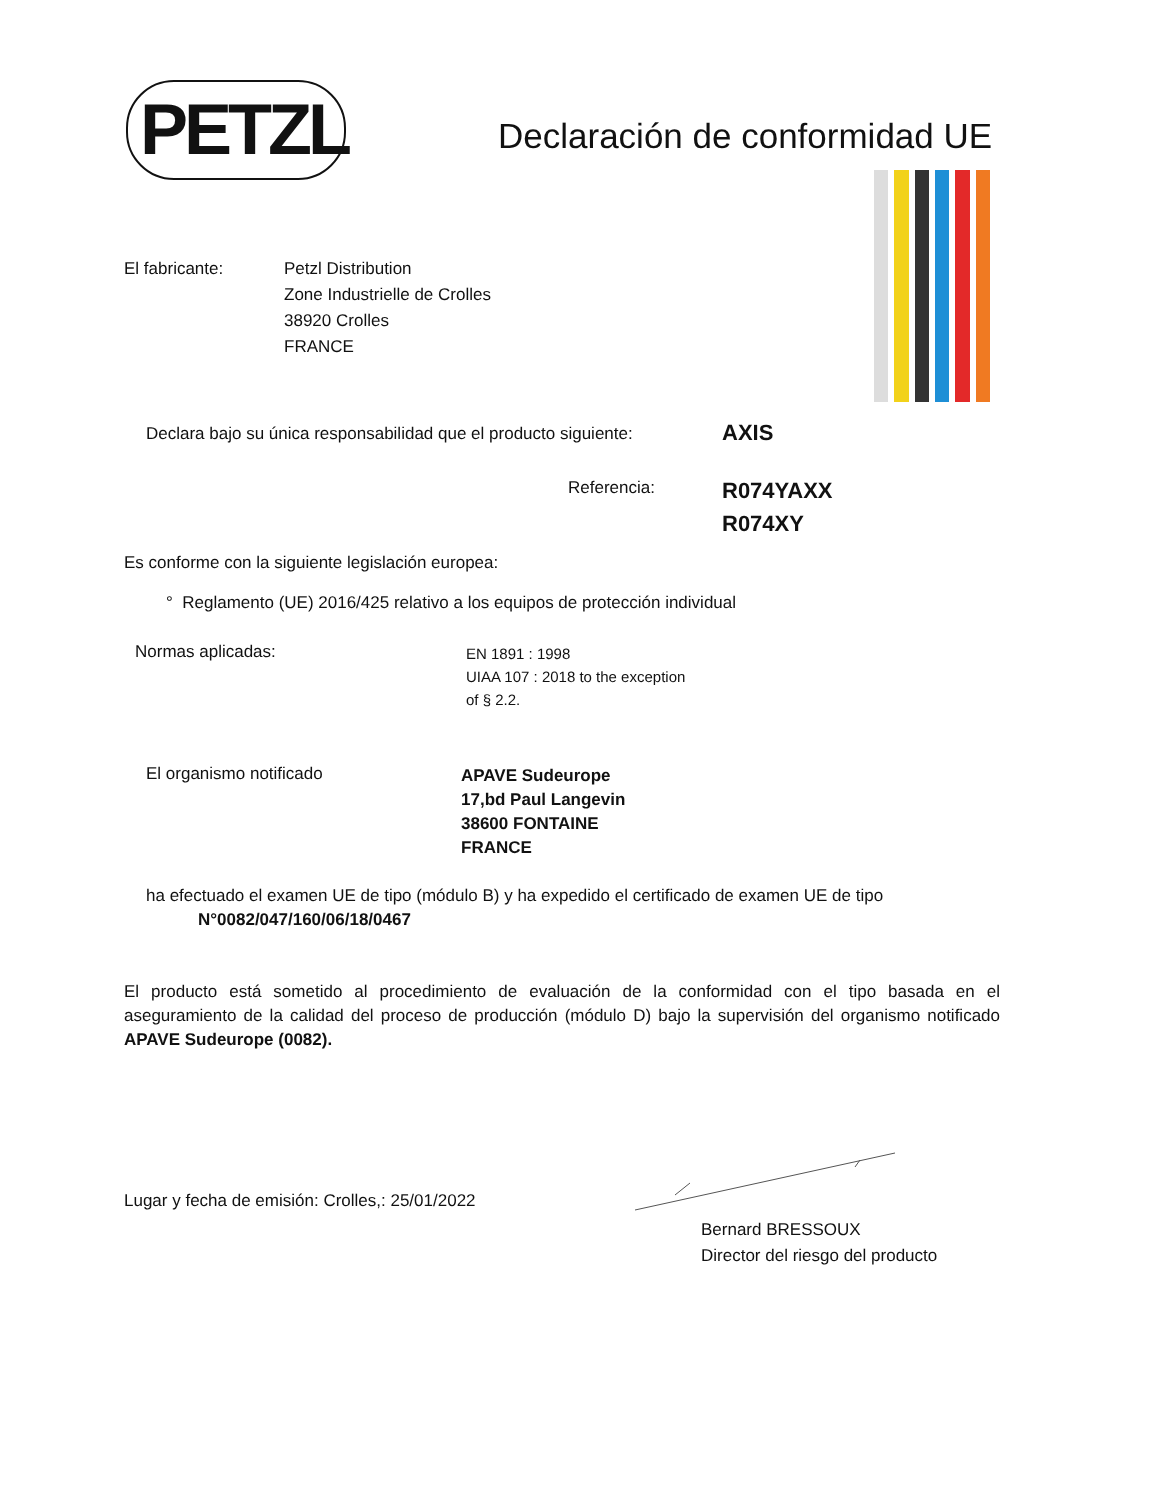PETZL Declaración de conformidad UE
El fabricante: Petzl Distribution
Zone Industrielle de Crolles
38920 Crolles
FRANCE
Declara bajo su única responsabilidad que el producto siguiente:
AXIS
Referencia:
R074YAXX
R074XY
Es conforme con la siguiente legislación europea:
° Reglamento (UE) 2016/425 relativo a los equipos de protección individual
Normas aplicadas:
EN 1891 : 1998
UIAA 107 : 2018 to the exception
of § 2.2.
El organismo notificado
APAVE Sudeurope
17,bd Paul Langevin
38600 FONTAINE
FRANCE
ha efectuado el examen UE de tipo (módulo B) y ha expedido el certificado de examen UE de tipo
N°0082/047/160/06/18/0467
El producto está sometido al procedimiento de evaluación de la conformidad con el tipo basada en el aseguramiento de la calidad del proceso de producción (módulo D) bajo la supervisión del organismo notificado APAVE Sudeurope (0082).
Lugar y fecha de emisión: Crolles,: 25/01/2022
Bernard BRESSOUX
Director del riesgo del producto